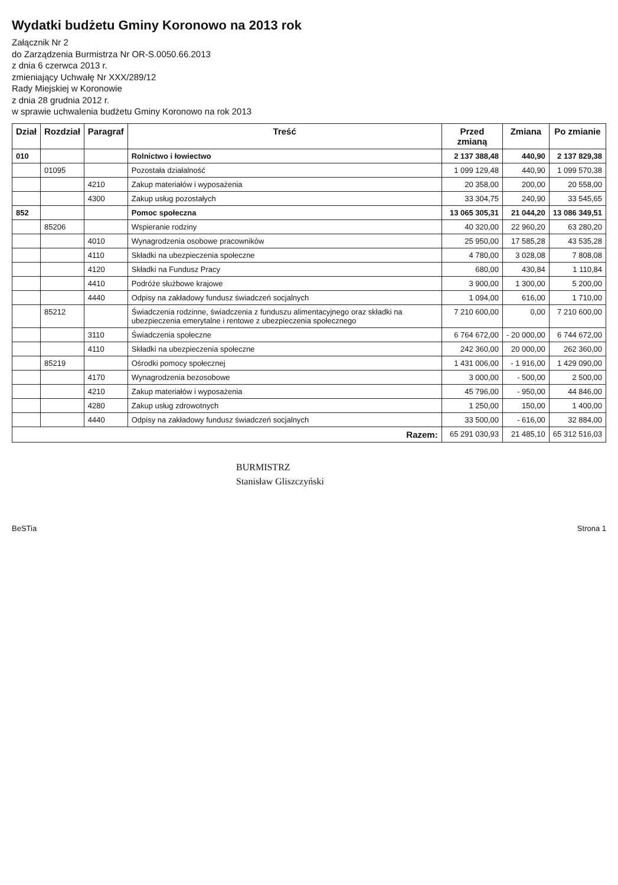Wydatki budżetu Gminy Koronowo na 2013 rok
Załącznik Nr 2
do Zarządzenia Burmistrza Nr OR-S.0050.66.2013
z dnia 6 czerwca 2013 r.
zmieniający Uchwałę Nr XXX/289/12
Rady Miejskiej w Koronowie
z dnia 28 grudnia 2012 r.
w sprawie uchwalenia budżetu Gminy Koronowo na rok 2013
| Dział | Rozdział | Paragraf | Treść | Przed zmianą | Zmiana | Po zmianie |
| --- | --- | --- | --- | --- | --- | --- |
| 010 | | | Rolnictwo i łowiectwo | 2 137 388,48 | 440,90 | 2 137 829,38 |
| | 01095 | | Pozostała działalność | 1 099 129,48 | 440,90 | 1 099 570,38 |
| | | 4210 | Zakup materiałów i wyposażenia | 20 358,00 | 200,00 | 20 558,00 |
| | | 4300 | Zakup usług pozostałych | 33 304,75 | 240,90 | 33 545,65 |
| 852 | | | Pomoc społeczna | 13 065 305,31 | 21 044,20 | 13 086 349,51 |
| | 85206 | | Wspieranie rodziny | 40 320,00 | 22 960,20 | 63 280,20 |
| | | 4010 | Wynagrodzenia osobowe pracowników | 25 950,00 | 17 585,28 | 43 535,28 |
| | | 4110 | Składki na ubezpieczenia społeczne | 4 780,00 | 3 028,08 | 7 808,08 |
| | | 4120 | Składki na Fundusz Pracy | 680,00 | 430,84 | 1 110,84 |
| | | 4410 | Podróże służbowe krajowe | 3 900,00 | 1 300,00 | 5 200,00 |
| | | 4440 | Odpisy na zakładowy fundusz świadczeń socjalnych | 1 094,00 | 616,00 | 1 710,00 |
| | 85212 | | Świadczenia rodzinne, świadczenia z funduszu alimentacyjnego oraz składki na ubezpieczenia emerytalne i rentowe z ubezpieczenia społecznego | 7 210 600,00 | 0,00 | 7 210 600,00 |
| | | 3110 | Świadczenia społeczne | 6 764 672,00 | - 20 000,00 | 6 744 672,00 |
| | | 4110 | Składki na ubezpieczenia społeczne | 242 360,00 | 20 000,00 | 262 360,00 |
| | 85219 | | Ośrodki pomocy społecznej | 1 431 006,00 | - 1 916,00 | 1 429 090,00 |
| | | 4170 | Wynagrodzenia bezosobowe | 3 000,00 | - 500,00 | 2 500,00 |
| | | 4210 | Zakup materiałów i wyposażenia | 45 796,00 | - 950,00 | 44 846,00 |
| | | 4280 | Zakup usług zdrowotnych | 1 250,00 | 150,00 | 1 400,00 |
| | | 4440 | Odpisy na zakładowy fundusz świadczeń socjalnych | 33 500,00 | - 616,00 | 32 884,00 |
| Razem: | | | | 65 291 030,93 | 21 485,10 | 65 312 516,03 |
BURMISTRZ
Stanisław Gliszczyński
BeSTia Strona 1